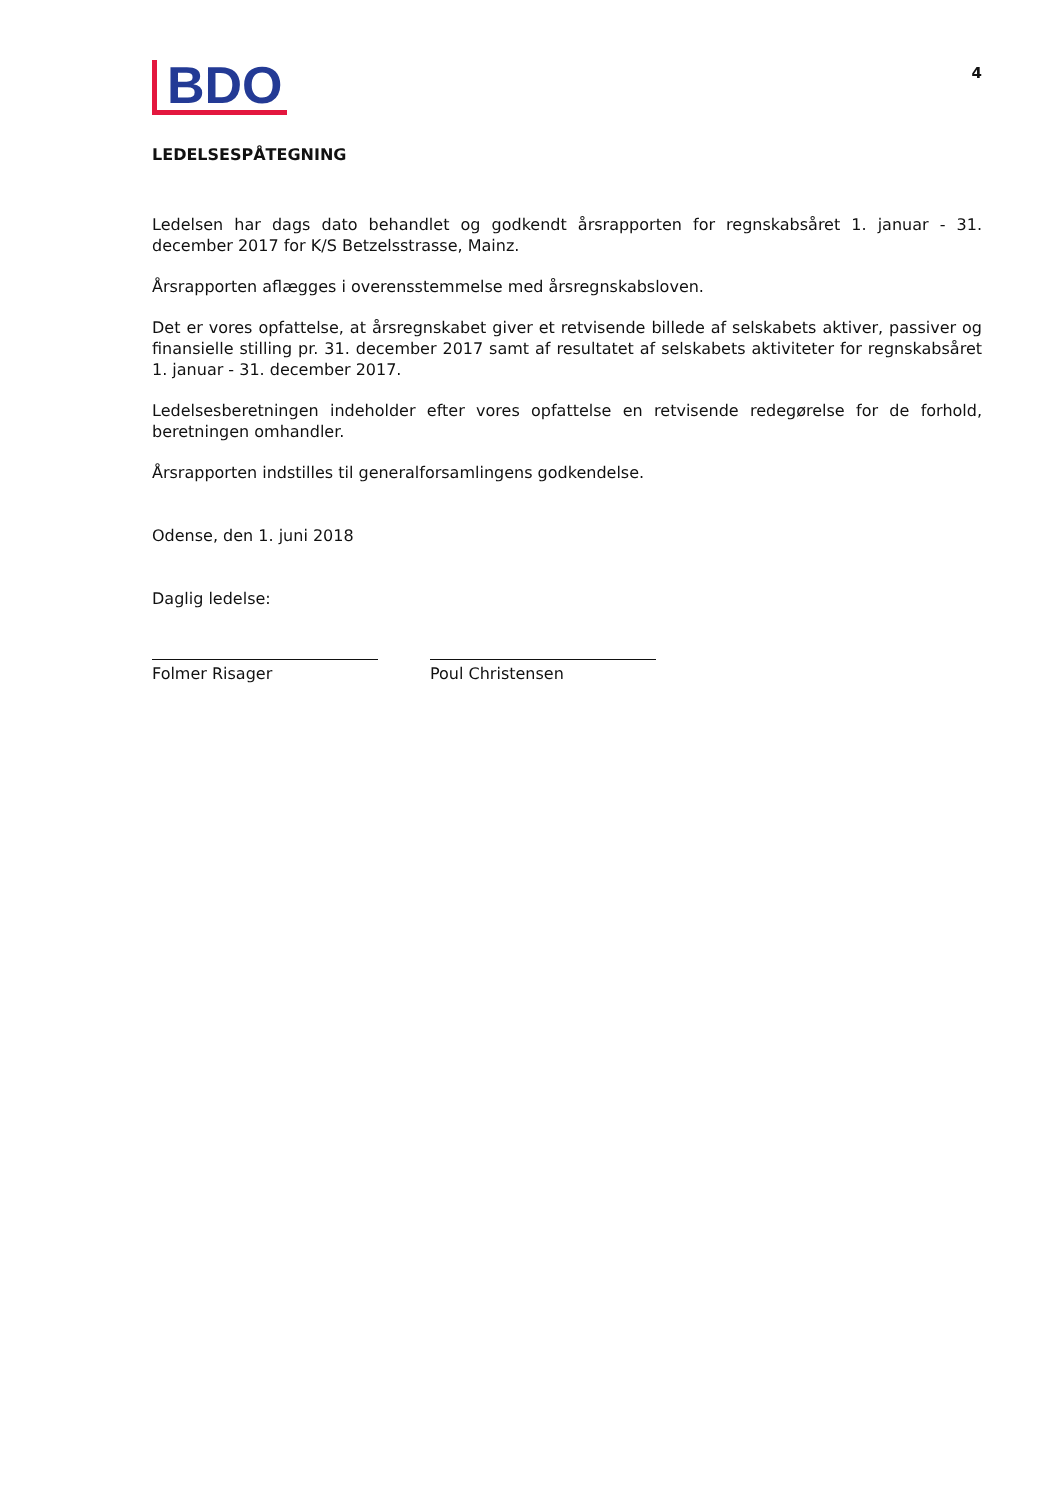BDO
4
LEDELSESPÅTEGNING
Ledelsen har dags dato behandlet og godkendt årsrapporten for regnskabsåret 1. januar - 31. december 2017 for K/S Betzelsstrasse, Mainz.
Årsrapporten aflægges i overensstemmelse med årsregnskabsloven.
Det er vores opfattelse, at årsregnskabet giver et retvisende billede af selskabets aktiver, passiver og finansielle stilling pr. 31. december 2017 samt af resultatet af selskabets aktiviteter for regnskabsåret 1. januar - 31. december 2017.
Ledelsesberetningen indeholder efter vores opfattelse en retvisende redegørelse for de forhold, beretningen omhandler.
Årsrapporten indstilles til generalforsamlingens godkendelse.
Odense, den 1. juni 2018
Daglig ledelse:
Folmer Risager Poul Christensen